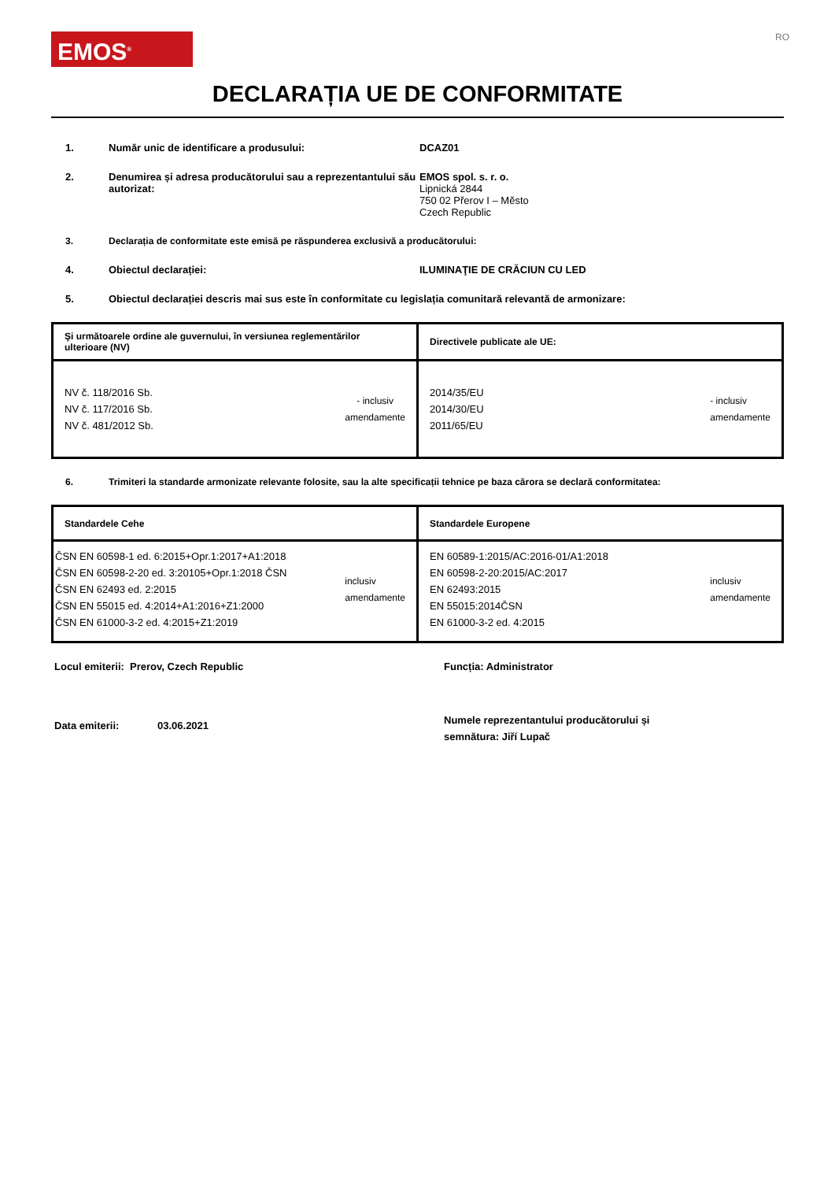EMOS<sup>®</sup>
RO
DECLARAȚIA UE DE CONFORMITATE
1. Număr unic de identificare a produsului: DCAZ01
2. Denumirea și adresa producătorului sau a reprezentantului său autorizat:
EMOS spol. s. r. o.
Lipnická 2844
750 02 Přerov I – Město
Czech Republic
3. Declarația de conformitate este emisă pe răspunderea exclusivă a producătorului:
4. Obiectul declarației: ILUMINAŢIE DE CRĂCIUN CU LED
5. Obiectul declarației descris mai sus este în conformitate cu legislația comunitară relevantă de armonizare:
| Şi următoarele ordine ale guvernului, în versiunea reglementărilor ulterioare (NV) | Directivele publicate ale UE: |
| NV č. 118/2016 Sb. NV č. 117/2016 Sb. NV č. 481/2012 Sb. - inclusiv amendamente | 2014/35/EU 2014/30/EU 2011/65/EU - inclusiv amendamente |
6. Trimiteri la standarde armonizate relevante folosite, sau la alte specificații tehnice pe baza cărora se declară conformitatea:
| Standardele Cehe | Standardele Europene |
| ČSN EN 60598-1 ed. 6:2015+Opr.1:2017+A1:2018 ČSN EN 60598-2-20 ed. 3:20105+Opr.1:2018 ČSN ČSN EN 62493 ed. 2:2015 ČSN EN 55015 ed. 4:2014+A1:2016+Z1:2000 ČSN EN 61000-3-2 ed. 4:2015+Z1:2019 inclusiv amendamente | EN 60589-1:2015/AC:2016-01/A1:2018 EN 60598-2-20:2015/AC:2017 EN 62493:2015 EN 55015:2014ČSN EN 61000-3-2 ed. 4:2015 inclusiv amendamente |
Locul emiterii: Prerov, Czech Republic
Data emiterii: 03.06.2021
Funcția: Administrator
Numele reprezentantului producătorului și semnătura: Jiří Lupač